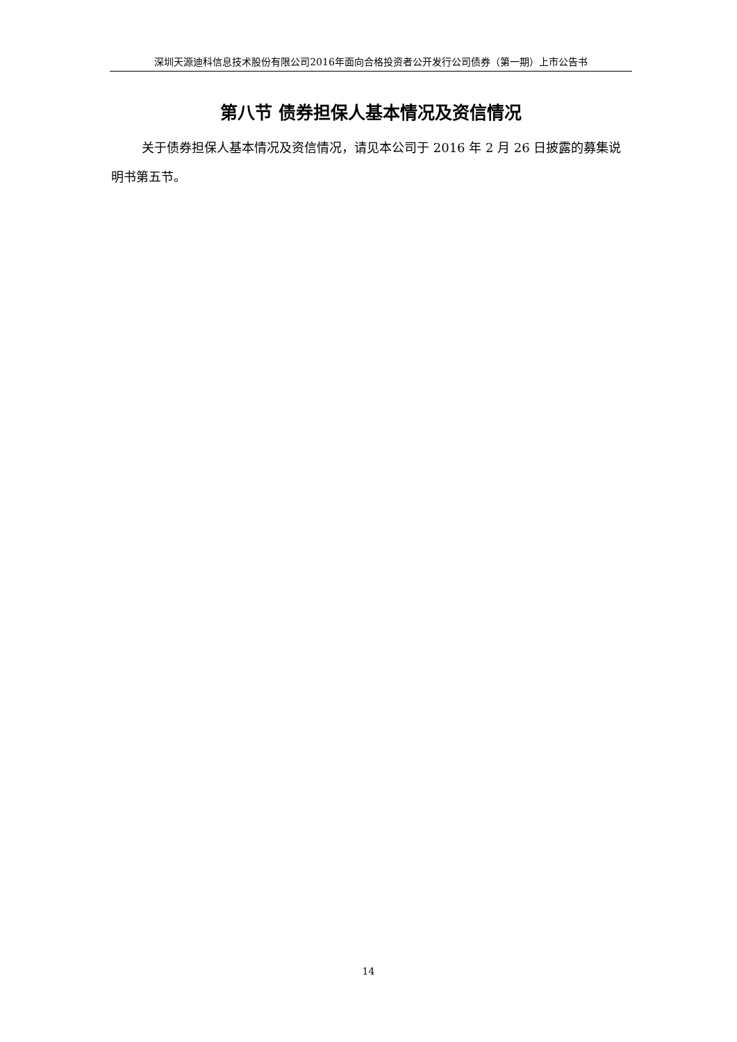深圳天源迪科信息技术股份有限公司2016年面向合格投资者公开发行公司债券（第一期）上市公告书
第八节 债券担保人基本情况及资信情况
关于债券担保人基本情况及资信情况，请见本公司于 2016 年 2 月 26 日披露的募集说明书第五节。
14